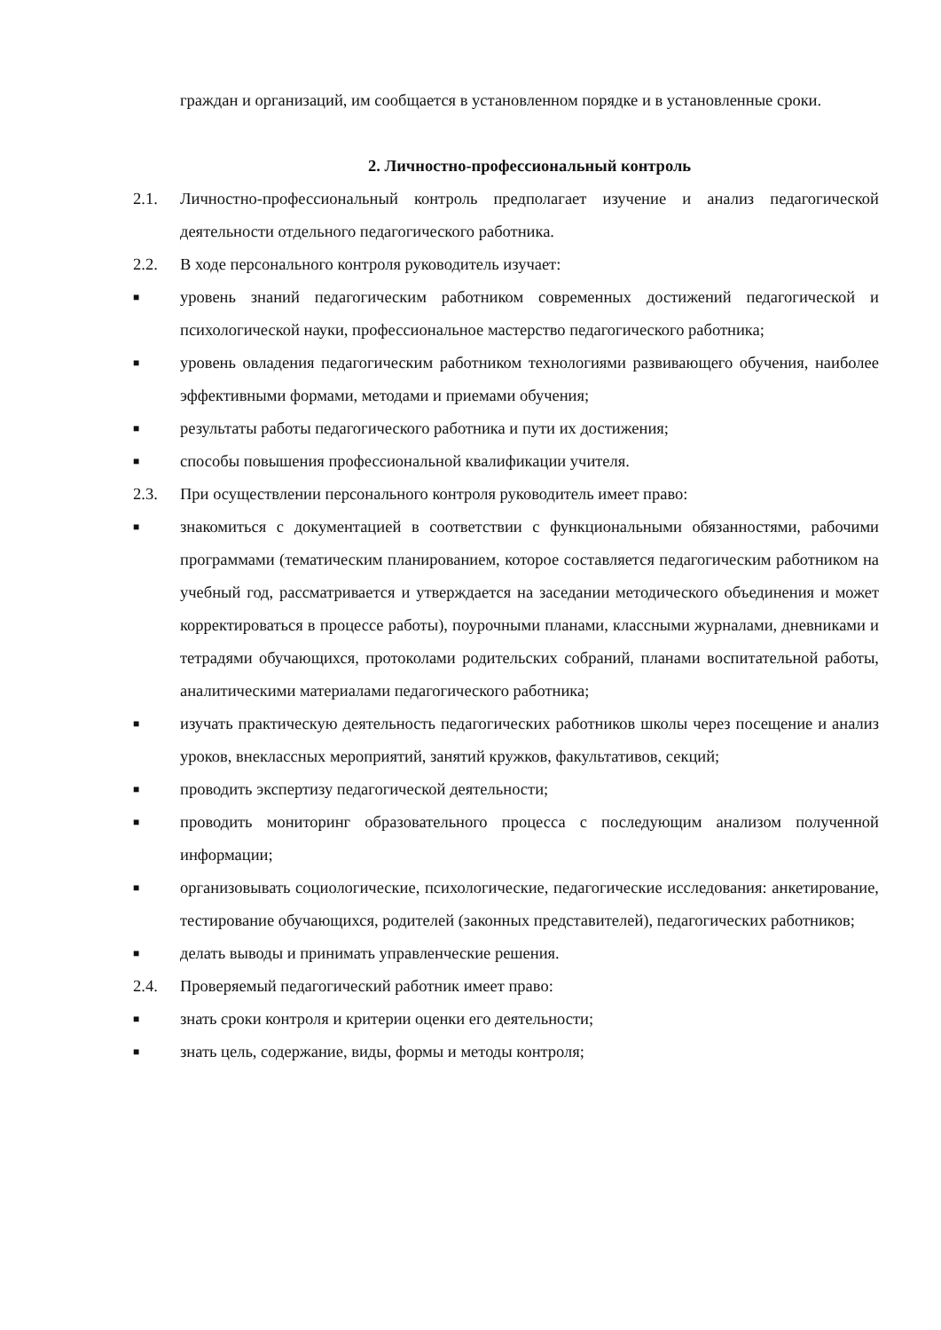граждан и организаций, им сообщается в установленном порядке и в установленные сроки.
2. Личностно-профессиональный контроль
2.1. Личностно-профессиональный контроль предполагает изучение и анализ педагогической деятельности отдельного педагогического работника.
2.2. В ходе персонального контроля руководитель изучает:
■
уровень знаний педагогическим работником современных достижений педагогической и психологической науки, профессиональное мастерство педагогического работника;
■
уровень овладения педагогическим работником технологиями развивающего обучения, наиболее эффективными формами, методами и приемами обучения;
■
результаты работы педагогического работника и пути их достижения;
■
способы повышения профессиональной квалификации учителя.
2.3. При осуществлении персонального контроля руководитель имеет право:
■
знакомиться с документацией в соответствии с функциональными обязанностями, рабочими программами (тематическим планированием, которое составляется педагогическим работником на учебный год, рассматривается и утверждается на заседании методического объединения и может корректироваться в процессе работы), поурочными планами, классными журналами, дневниками и тетрадями обучающихся, протоколами родительских собраний, планами воспитательной работы, аналитическими материалами педагогического работника;
■
изучать практическую деятельность педагогических работников школы через посещение и анализ уроков, внеклассных мероприятий, занятий кружков, факультативов, секций;
■
проводить экспертизу педагогической деятельности;
■
проводить мониторинг образовательного процесса с последующим анализом полученной информации;
■
организовывать социологические, психологические, педагогические исследования: анкетирование, тестирование обучающихся, родителей (законных представителей), педагогических работников;
■
делать выводы и принимать управленческие решения.
2.4. Проверяемый педагогический работник имеет право:
■
знать сроки контроля и критерии оценки его деятельности;
■
знать цель, содержание, виды, формы и методы контроля;